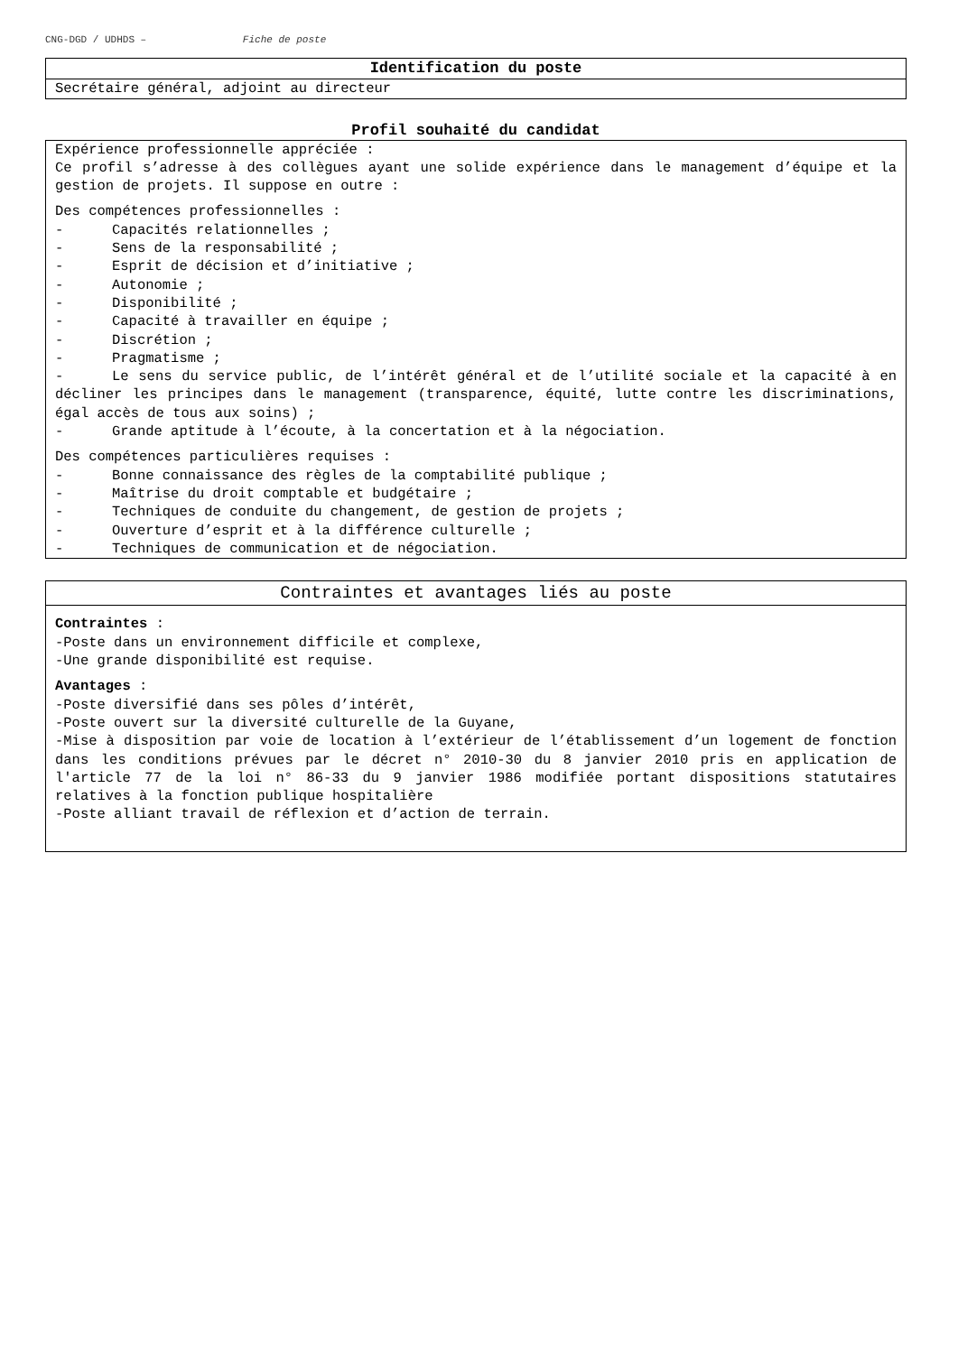CNG-DGD / UDHDS – Fiche de poste
Identification du poste
Secrétaire général, adjoint au directeur
Profil souhaité du candidat
Expérience professionnelle appréciée :
Ce profil s’adresse à des collègues ayant une solide expérience dans le management d’équipe et la gestion de projets. Il suppose en outre :
Des compétences professionnelles :
- Capacités relationnelles ;
- Sens de la responsabilité ;
- Esprit de décision et d’initiative ;
- Autonomie ;
- Disponibilité ;
- Capacité à travailler en équipe ;
- Discrétion ;
- Pragmatisme ;
- Le sens du service public, de l’intérêt général et de l’utilité sociale et la capacité à en décliner les principes dans le management (transparence, équité, lutte contre les discriminations, égal accès de tous aux soins) ;
- Grande aptitude à l’écoute, à la concertation et à la négociation.
Des compétences particulières requises :
- Bonne connaissance des règles de la comptabilité publique ;
- Maîtrise du droit comptable et budgétaire ;
- Techniques de conduite du changement, de gestion de projets ;
- Ouverture d’esprit et à la différence culturelle ;
- Techniques de communication et de négociation.
Contraintes et avantages liés au poste
Contraintes :
-Poste dans un environnement difficile et complexe,
-Une grande disponibilité est requise.
Avantages :
-Poste diversifié dans ses pôles d’intérêt,
-Poste ouvert sur la diversité culturelle de la Guyane,
-Mise à disposition par voie de location à l’extérieur de l’établissement d’un logement de fonction dans les conditions prévues par le décret n° 2010-30 du 8 janvier 2010 pris en application de l'article 77 de la loi n° 86-33 du 9 janvier 1986 modifiée portant dispositions statutaires relatives à la fonction publique hospitalière
-Poste alliant travail de réflexion et d’action de terrain.